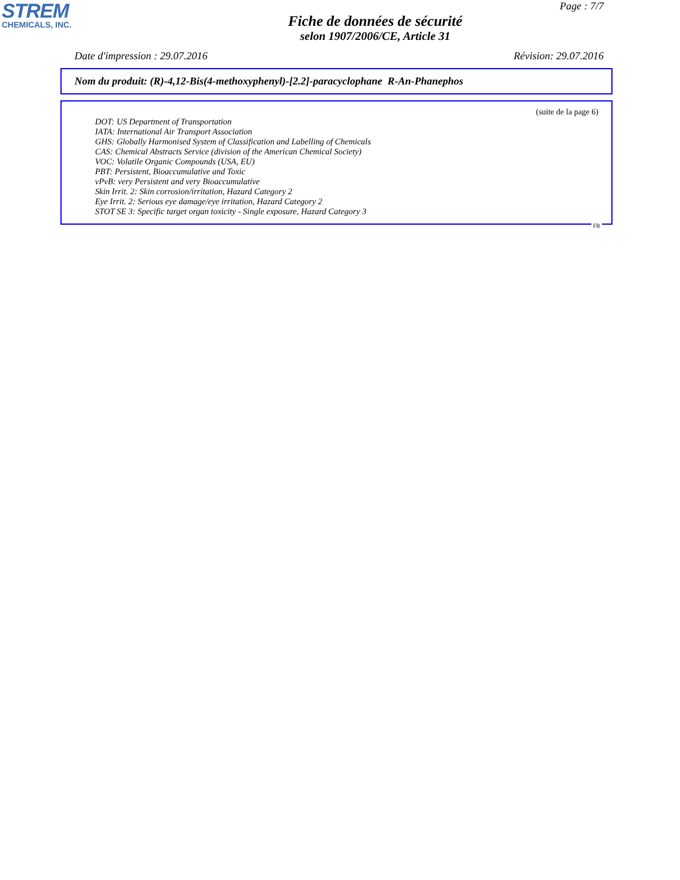STREM
CHEMICALS, INC.
Page : 7/7
Fiche de données de sécurité
selon 1907/2006/CE, Article 31
Date d'impression : 29.07.2016 Révision: 29.07.2016
Nom du produit: (R)-4,12-Bis(4-methoxyphenyl)-[2.2]-paracyclophane R-An-Phanephos
(suite de la page 6)
DOT: US Department of Transportation
IATA: International Air Transport Association
GHS: Globally Harmonised System of Classification and Labelling of Chemicals
CAS: Chemical Abstracts Service (division of the American Chemical Society)
VOC: Volatile Organic Compounds (USA, EU)
PBT: Persistent, Bioaccumulative and Toxic
vPvB: very Persistent and very Bioaccumulative
Skin Irrit. 2: Skin corrosion/irritation, Hazard Category 2
Eye Irrit. 2: Serious eye damage/eye irritation, Hazard Category 2
STOT SE 3: Specific target organ toxicity - Single exposure, Hazard Category 3
FR